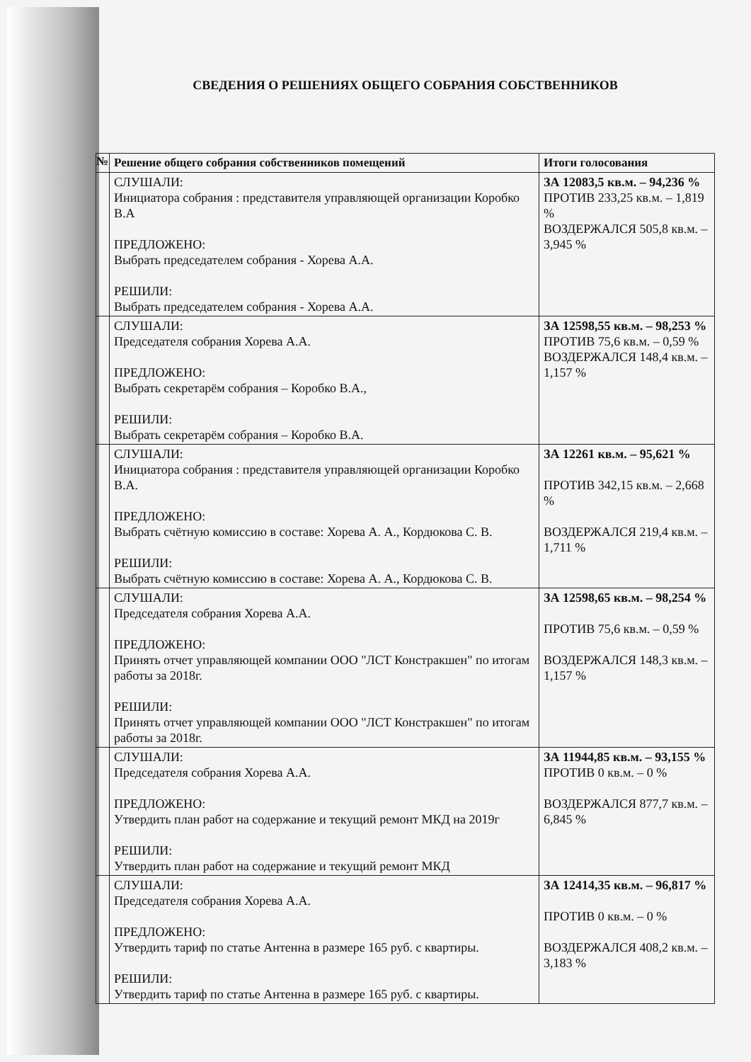СВЕДЕНИЯ О РЕШЕНИЯХ ОБЩЕГО СОБРАНИЯ СОБСТВЕННИКОВ
| № | Решение общего собрания собственников помещений | Итоги голосования |
| --- | --- | --- |
| | СЛУШАЛИ: Инициатора собрания : представителя управляющей организации Коробко В.А ПРЕДЛОЖЕНО: Выбрать председателем собрания - Хорева А.А. РЕШИЛИ: Выбрать председателем собрания - Хорева А.А. | ЗА 12083,5 кв.м. – 94,236 % ПРОТИВ 233,25 кв.м. – 1,819 % ВОЗДЕРЖАЛСЯ 505,8 кв.м. – 3,945 % |
| | СЛУШАЛИ: Председателя собрания Хорева А.А. ПРЕДЛОЖЕНО: Выбрать секретарём собрания – Коробко В.А., РЕШИЛИ: Выбрать секретарём собрания – Коробко В.А. | ЗА 12598,55 кв.м. – 98,253 % ПРОТИВ 75,6 кв.м. – 0,59 % ВОЗДЕРЖАЛСЯ 148,4 кв.м. – 1,157 % |
| | СЛУШАЛИ: Инициатора собрания : представителя управляющей организации Коробко В.А. ПРЕДЛОЖЕНО: Выбрать счётную комиссию в составе: Хорева А. А., Кордюкова С. В. РЕШИЛИ: Выбрать счётную комиссию в составе: Хорева А. А., Кордюкова С. В. | ЗА 12261 кв.м. – 95,621 % ПРОТИВ 342,15 кв.м. – 2,668 % ВОЗДЕРЖАЛСЯ 219,4 кв.м. – 1,711 % |
| | СЛУШАЛИ: Председателя собрания Хорева А.А. ПРЕДЛОЖЕНО: Принять отчет управляющей компании ООО "ЛСТ Констракшен" по итогам работы за 2018г. РЕШИЛИ: Принять отчет управляющей компании ООО "ЛСТ Констракшен" по итогам работы за 2018г. | ЗА 12598,65 кв.м. – 98,254 % ПРОТИВ 75,6 кв.м. – 0,59 % ВОЗДЕРЖАЛСЯ 148,3 кв.м. – 1,157 % |
| | СЛУШАЛИ: Председателя собрания Хорева А.А. ПРЕДЛОЖЕНО: Утвердить план работ на содержание и текущий ремонт МКД на 2019г РЕШИЛИ: Утвердить план работ на содержание и текущий ремонт МКД | ЗА 11944,85 кв.м. – 93,155 % ПРОТИВ 0 кв.м. – 0 % ВОЗДЕРЖАЛСЯ 877,7 кв.м. – 6,845 % |
| | СЛУШАЛИ: Председателя собрания Хорева А.А. ПРЕДЛОЖЕНО: Утвердить тариф по статье Антенна в размере 165 руб. с квартиры. РЕШИЛИ: Утвердить тариф по статье Антенна в размере 165 руб. с квартиры. | ЗА 12414,35 кв.м. – 96,817 % ПРОТИВ 0 кв.м. – 0 % ВОЗДЕРЖАЛСЯ 408,2 кв.м. – 3,183 % |